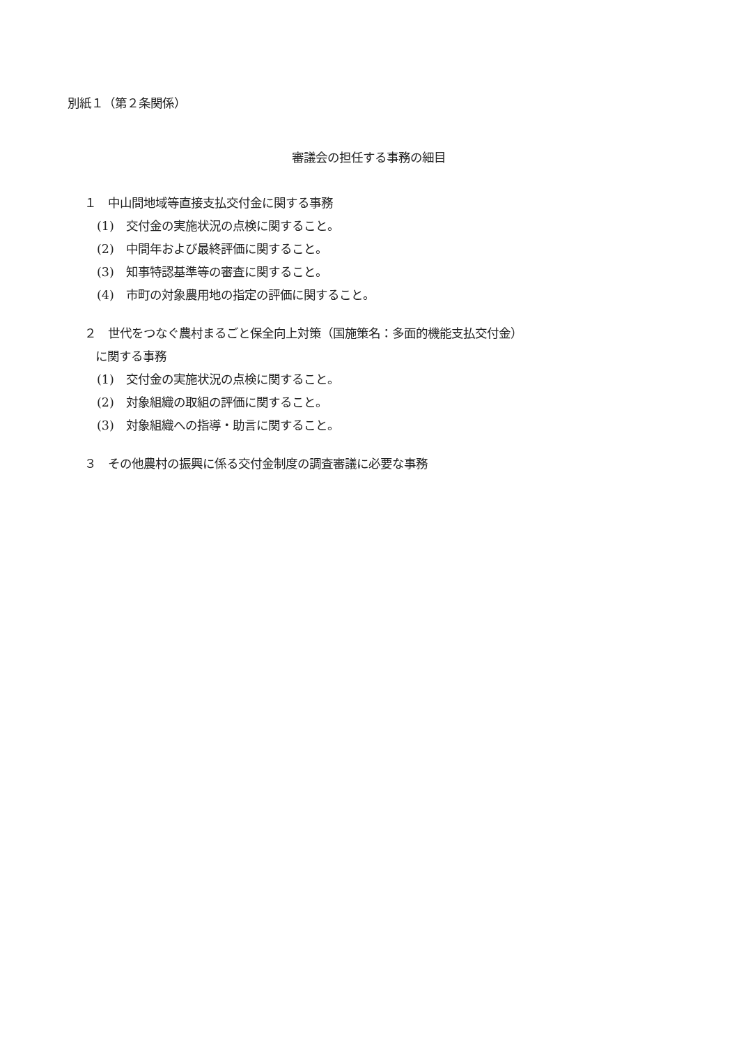別紙１（第２条関係）
審議会の担任する事務の細目
１　中山間地域等直接支払交付金に関する事務
(1)　交付金の実施状況の点検に関すること。
(2)　中間年および最終評価に関すること。
(3)　知事特認基準等の審査に関すること。
(4)　市町の対象農用地の指定の評価に関すること。
２　世代をつなぐ農村まるごと保全向上対策（国施策名：多面的機能支払交付金）
に関する事務
(1)　交付金の実施状況の点検に関すること。
(2)　対象組織の取組の評価に関すること。
(3)　対象組織への指導・助言に関すること。
３　その他農村の振興に係る交付金制度の調査審議に必要な事務